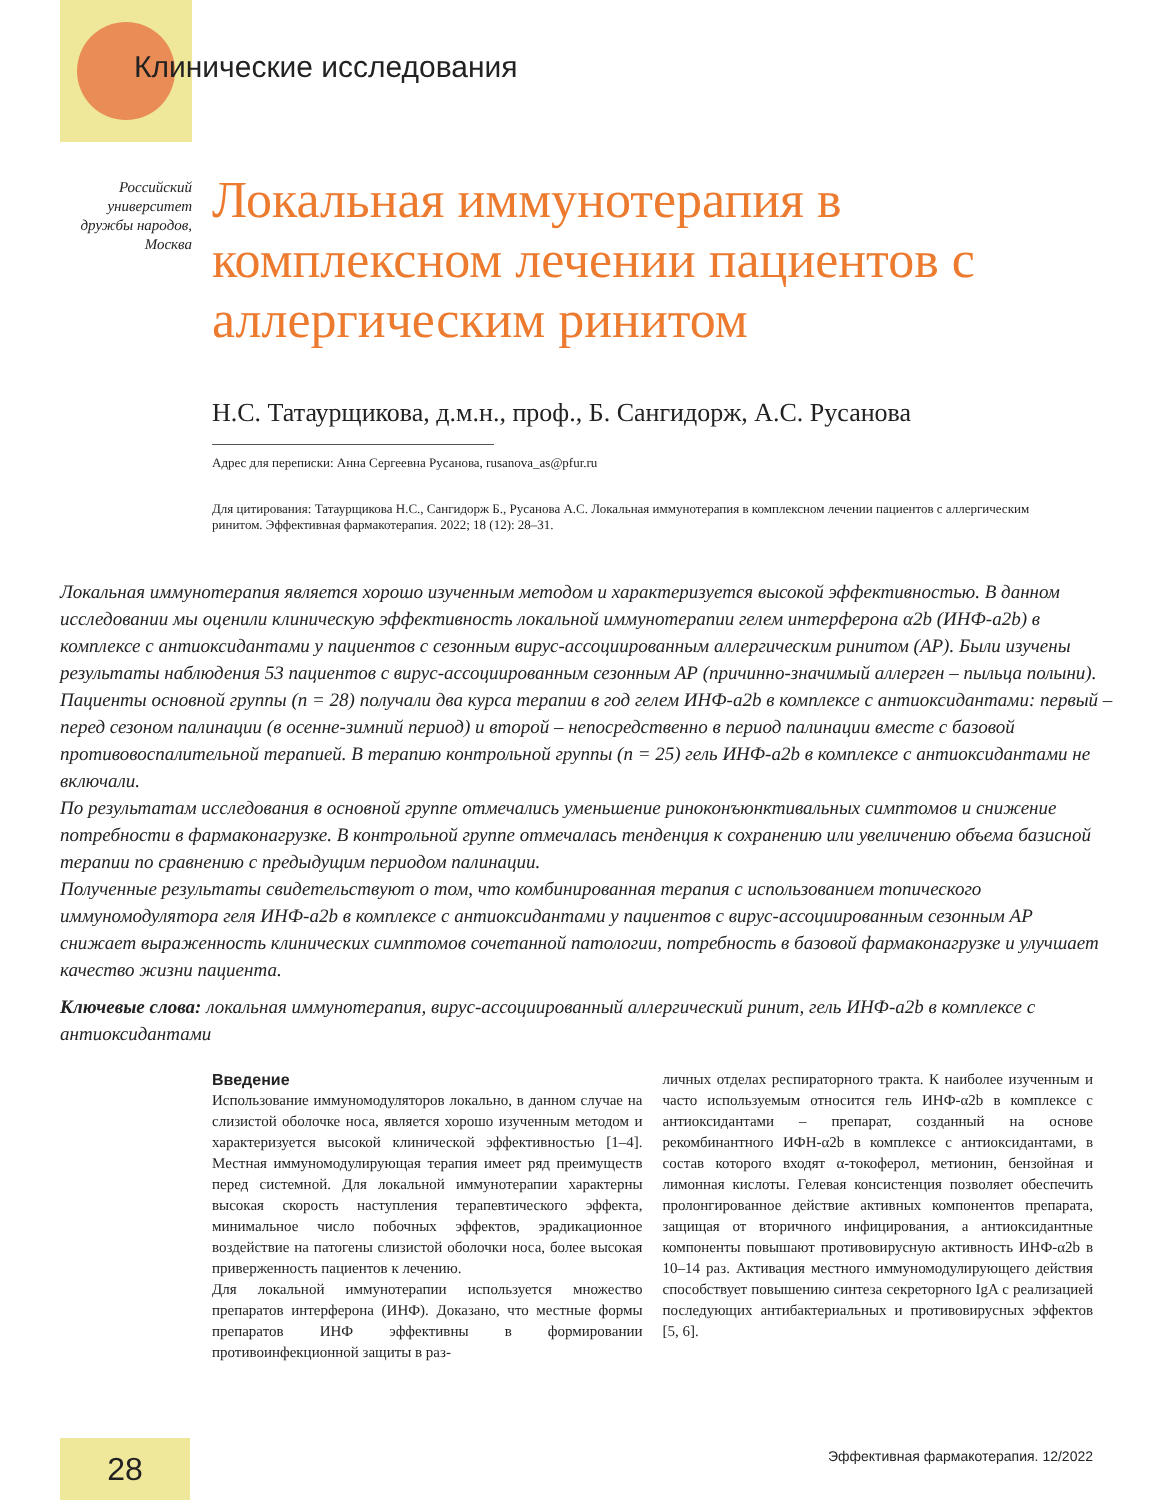Клинические исследования
Российский университет дружбы народов, Москва
Локальная иммунотерапия в комплексном лечении пациентов с аллергическим ринитом
Н.С. Татаурщикова, д.м.н., проф., Б. Сангидорж, А.С. Русанова
Адрес для переписки: Анна Сергеевна Русанова, rusanova_as@pfur.ru
Для цитирования: Татаурщикова Н.С., Сангидорж Б., Русанова А.С. Локальная иммунотерапия в комплексном лечении пациентов с аллергическим ринитом. Эффективная фармакотерапия. 2022; 18 (12): 28–31.
Локальная иммунотерапия является хорошо изученным методом и характеризуется высокой эффективностью. В данном исследовании мы оценили клиническую эффективность локальной иммунотерапии гелем интерферона α2b (ИНФ-a2b) в комплексе с антиоксидантами у пациентов с сезонным вирус-ассоциированным аллергическим ринитом (АР). Были изучены результаты наблюдения 53 пациентов с вирус-ассоциированным сезонным АР (причинно-значимый аллерген – пыльца полыни). Пациенты основной группы (n = 28) получали два курса терапии в год гелем ИНФ-a2b в комплексе с антиоксидантами: первый – перед сезоном палинации (в осенне-зимний период) и второй – непосредственно в период палинации вместе с базовой противовоспалительной терапией. В терапию контрольной группы (n = 25) гель ИНФ-a2b в комплексе с антиоксидантами не включали.
По результатам исследования в основной группе отмечались уменьшение риноконъюнктивальных симптомов и снижение потребности в фармаконагрузке. В контрольной группе отмечалась тенденция к сохранению или увеличению объема базисной терапии по сравнению с предыдущим периодом палинации.
Полученные результаты свидетельствуют о том, что комбинированная терапия с использованием топического иммуномодулятора геля ИНФ-a2b в комплексе с антиоксидантами у пациентов с вирус-ассоциированным сезонным АР снижает выраженность клинических симптомов сочетанной патологии, потребность в базовой фармаконагрузке и улучшает качество жизни пациента.
Ключевые слова: локальная иммунотерапия, вирус-ассоциированный аллергический ринит, гель ИНФ-a2b в комплексе с антиоксидантами
Введение
Использование иммуномодуляторов локально, в данном случае на слизистой оболочке носа, является хорошо изученным методом и характеризуется высокой клинической эффективностью [1–4]. Местная иммуномодулирующая терапия имеет ряд преимуществ перед системной. Для локальной иммунотерапии характерны высокая скорость наступления терапевтического эффекта, минимальное число побочных эффектов, эрадикационное воздействие на патогены слизистой оболочки носа, более высокая приверженность пациентов к лечению.
Для локальной иммунотерапии используется множество препаратов интерферона (ИНФ). Доказано, что местные формы препаратов ИНФ эффективны в формировании противоинфекционной защиты в раз-
личных отделах респираторного тракта. К наиболее изученным и часто используемым относится гель ИНФ-α2b в комплексе с антиоксидантами – препарат, созданный на основе рекомбинантного ИФН-α2b в комплексе с антиоксидантами, в состав которого входят α-токоферол, метионин, бензойная и лимонная кислоты. Гелевая консистенция позволяет обеспечить пролонгированное действие активных компонентов препарата, защищая от вторичного инфицирования, а антиоксидантные компоненты повышают противовирусную активность ИНФ-α2b в 10–14 раз. Активация местного иммуномодулирующего действия способствует повышению синтеза секреторного IgA с реализацией последующих антибактериальных и противовирусных эффектов [5, 6].
28
Эффективная фармакотерапия. 12/2022